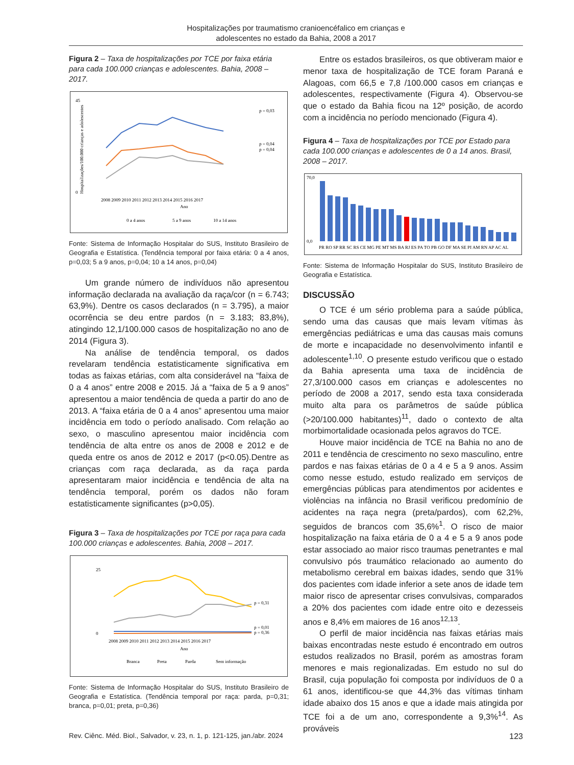Hospitalizações por traumatismo cranioencéfalico em crianças e
adolescentes no estado da Bahia, 2008 a 2017
Figura 2 – Taxa de hospitalizações por TCE por faixa etária para cada 100.000 crianças e adolescentes. Bahia, 2008 – 2017.
45
0
Hospitalizações/100.000 crianças e adolescentes
p = 0,03
p = 0,04
p = 0,04
2008 2009 2010 2011 2012 2013 2014 2015 2016 2017
Ano
0 a 4 anos
5 a 9 anos
10 a 14 anos
Fonte: Sistema de Informação Hospitalar do SUS, Instituto Brasileiro de Geografia e Estatística. (Tendência temporal por faixa etária: 0 a 4 anos, p=0,03; 5 a 9 anos, p=0,04; 10 a 14 anos, p=0,04)
Um grande número de indivíduos não apresentou informação declarada na avaliação da raça/cor (n = 6.743; 63,9%). Dentre os casos declarados (n = 3.795), a maior ocorrência se deu entre pardos (n = 3.183; 83,8%), atingindo 12,1/100.000 casos de hospitalização no ano de 2014 (Figura 3).
Na análise de tendência temporal, os dados revelaram tendência estatisticamente significativa em todas as faixas etárias, com alta considerável na “faixa de 0 a 4 anos” entre 2008 e 2015. Já a “faixa de 5 a 9 anos” apresentou a maior tendência de queda a partir do ano de 2013. A “faixa etária de 0 a 4 anos” apresentou uma maior incidência em todo o período analisado. Com relação ao sexo, o masculino apresentou maior incidência com tendência de alta entre os anos de 2008 e 2012 e de queda entre os anos de 2012 e 2017 (p<0.05).Dentre as crianças com raça declarada, as da raça parda apresentaram maior incidência e tendência de alta na tendência temporal, porém os dados não foram estatisticamente significantes (p>0,05).
Figura 3 – Taxa de hospitalizações por TCE por raça para cada 100.000 crianças e adolescentes. Bahia, 2008 – 2017.
25
0
p = 0,31
p = 0,01
p = 0,36
2008 2009 2010 2011 2012 2013 2014 2015 2016 2017
Ano
Branca
Preta
Parda
Sem informação
Fonte: Sistema de Informação Hospitalar do SUS, Instituto Brasileiro de Geografia e Estatística. (Tendência temporal por raça: parda, p=0,31; branca, p=0,01; preta, p=0,36)
Entre os estados brasileiros, os que obtiveram maior e menor taxa de hospitalização de TCE foram Paraná e Alagoas, com 66,5 e 7,8 /100.000 casos em crianças e adolescentes, respectivamente (Figura 4). Observou-se que o estado da Bahia ficou na 12º posição, de acordo com a incidência no período mencionado (Figura 4).
Figura 4 – Taxa de hospitalizações por TCE por Estado para cada 100.000 crianças e adolescentes de 0 a 14 anos. Brasil, 2008 – 2017.
70,0
0,0
PR RO SP RR SC RS CE MG PE MT MS BA RJ ES PA TO PB GO DF MA SE PI AM RN AP AC AL
Fonte: Sistema de Informação Hospitalar do SUS, Instituto Brasileiro de Geografia e Estatística.
DISCUSSÃO
O TCE é um sério problema para a saúde pública, sendo uma das causas que mais levam vítimas às emergências pediátricas e uma das causas mais comuns de morte e incapacidade no desenvolvimento infantil e adolescente<sup>1,10</sup>. O presente estudo verificou que o estado da Bahia apresenta uma taxa de incidência de 27,3/100.000 casos em crianças e adolescentes no período de 2008 a 2017, sendo esta taxa considerada muito alta para os parâmetros de saúde pública (>20/100.000 habitantes)<sup>11</sup>, dado o contexto de alta morbimortalidade ocasionada pelos agravos do TCE.
Houve maior incidência de TCE na Bahia no ano de 2011 e tendência de crescimento no sexo masculino, entre pardos e nas faixas etárias de 0 a 4 e 5 a 9 anos. Assim como nesse estudo, estudo realizado em serviços de emergências públicas para atendimentos por acidentes e violências na infância no Brasil verificou predomínio de acidentes na raça negra (preta/pardos), com 62,2%, seguidos de brancos com 35,6%<sup>1</sup>. O risco de maior hospitalização na faixa etária de 0 a 4 e 5 a 9 anos pode estar associado ao maior risco traumas penetrantes e mal convulsivo pós traumático relacionado ao aumento do metabolismo cerebral em baixas idades, sendo que 31% dos pacientes com idade inferior a sete anos de idade tem maior risco de apresentar crises convulsivas, comparados a 20% dos pacientes com idade entre oito e dezesseis anos e 8,4% em maiores de 16 anos<sup>12,13</sup>.
O perfil de maior incidência nas faixas etárias mais baixas encontradas neste estudo é encontrado em outros estudos realizados no Brasil, porém as amostras foram menores e mais regionalizadas. Em estudo no sul do Brasil, cuja população foi composta por indivíduos de 0 a 61 anos, identificou-se que 44,3% das vítimas tinham idade abaixo dos 15 anos e que a idade mais atingida por TCE foi a de um ano, correspondente a 9,3%<sup>14</sup>. As prováveis
Rev. Ciênc. Méd. Biol., Salvador, v. 23, n. 1, p. 121-125, jan./abr. 2024 123